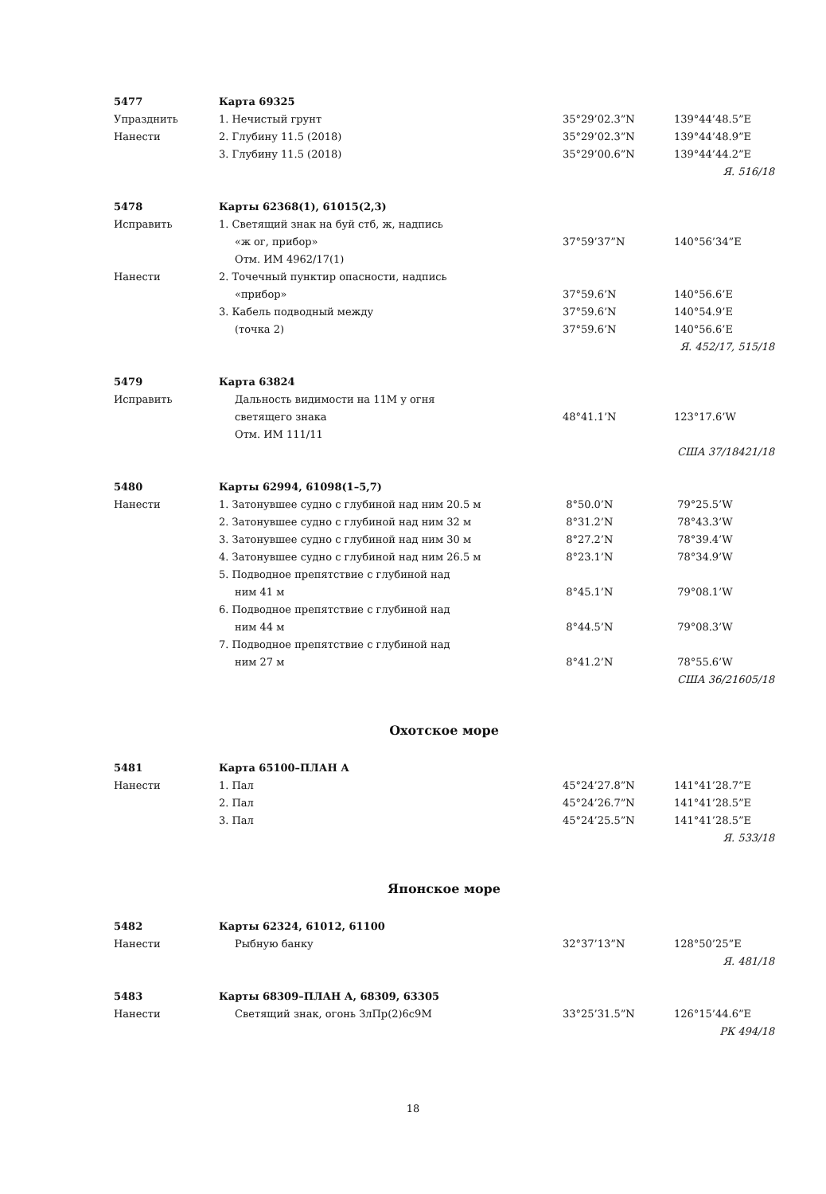| 5477 | Карта 69325 | | |
| Упразднить | 1. Нечистый грунт | 35°29’02.3”N | 139°44’48.5”E |
| Нанести | 2. Глубину 11.5 (2018) | 35°29’02.3”N | 139°44’48.9”E |
| | 3. Глубину 11.5 (2018) | 35°29’00.6”N | 139°44’44.2”E |
| Я. 516/18 | | | |
| 5478 | Карты 62368(1), 61015(2,3) | | |
| Исправить | 1. Светящий знак на буй стб, ж, надпись | | |
| | «ж ог, прибор» | 37°59’37”N | 140°56’34”E |
| | Отм. ИМ 4962/17(1) | | |
| Нанести | 2. Точечный пунктир опасности, надпись | | |
| | «прибор» | 37°59.6’N | 140°56.6’E |
| | 3. Кабель подводный между | 37°59.6’N | 140°54.9’E |
| | (точка 2) | 37°59.6’N | 140°56.6’E |
| Я. 452/17, 515/18 | | | |
| 5479 | Карта 63824 | | |
| Исправить | Дальность видимости на 11М у огня | | |
| | светящего знака | 48°41.1’N | 123°17.6’W |
| | Отм. ИМ 111/11 | | |
| США 37/18421/18 | | | |
| 5480 | Карты 62994, 61098(1–5,7) | | |
| Нанести | 1. Затонувшее судно с глубиной над ним 20.5 м | 8°50.0’N | 79°25.5’W |
| | 2. Затонувшее судно с глубиной над ним 32 м | 8°31.2’N | 78°43.3’W |
| | 3. Затонувшее судно с глубиной над ним 30 м | 8°27.2’N | 78°39.4’W |
| | 4. Затонувшее судно с глубиной над ним 26.5 м | 8°23.1’N | 78°34.9’W |
| | 5. Подводное препятствие с глубиной над | | |
| | ним 41 м | 8°45.1’N | 79°08.1’W |
| | 6. Подводное препятствие с глубиной над | | |
| | ним 44 м | 8°44.5’N | 79°08.3’W |
| | 7. Подводное препятствие с глубиной над | | |
| | ним 27 м | 8°41.2’N | 78°55.6’W |
| США 36/21605/18 | | | |
Охотское море
| 5481 | Карта 65100–ПЛАН А | | |
| Нанести | 1. Пал | 45°24’27.8”N | 141°41’28.7”E |
| | 2. Пал | 45°24’26.7”N | 141°41’28.5”E |
| | 3. Пал | 45°24’25.5”N | 141°41’28.5”E |
| Я. 533/18 | | | |
Японское море
| 5482 | Карты 62324, 61012, 61100 | | |
| Нанести | Рыбную банку | 32°37’13”N | 128°50’25”E |
| Я. 481/18 | | | |
| 5483 | Карты 68309–ПЛАН А, 68309, 63305 | | |
| Нанести | Светящий знак, огонь ЗлПр(2)6с9М | 33°25’31.5”N | 126°15’44.6”E |
| РК 494/18 | | | |
18